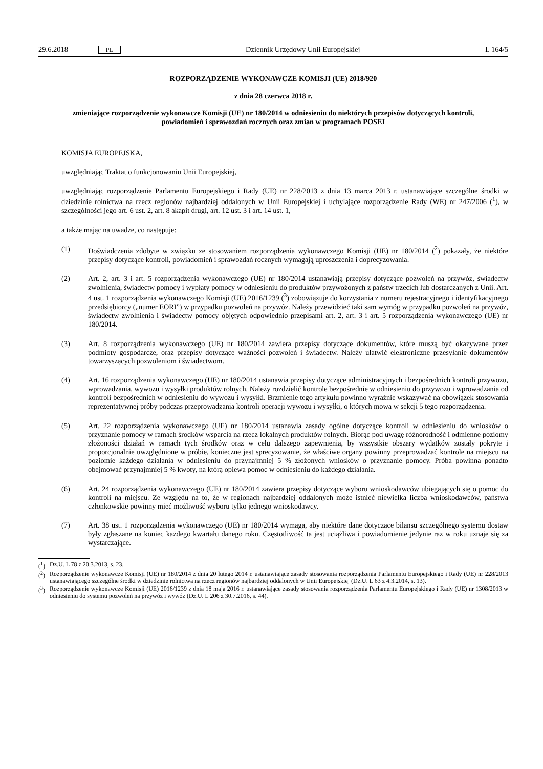29.6.2018 PL Dziennik Urzędowy Unii Europejskiej L 164/5
ROZPORZĄDZENIE WYKONAWCZE KOMISJI (UE) 2018/920
z dnia 28 czerwca 2018 r.
zmieniające rozporządzenie wykonawcze Komisji (UE) nr 180/2014 w odniesieniu do niektórych przepisów dotyczących kontroli, powiadomień i sprawozdań rocznych oraz zmian w programach POSEI
KOMISJA EUROPEJSKA,
uwzględniając Traktat o funkcjonowaniu Unii Europejskiej,
uwzględniając rozporządzenie Parlamentu Europejskiego i Rady (UE) nr 228/2013 z dnia 13 marca 2013 r. ustanawiające szczególne środki w dziedzinie rolnictwa na rzecz regionów najbardziej oddalonych w Unii Europejskiej i uchylające rozporządzenie Rady (WE) nr 247/2006 (<sup>1</sup>), w szczególności jego art. 6 ust. 2, art. 8 akapit drugi, art. 12 ust. 3 i art. 14 ust. 1,
a także mając na uwadze, co następuje:
(1) Doświadczenia zdobyte w związku ze stosowaniem rozporządzenia wykonawczego Komisji (UE) nr 180/2014 (<sup>2</sup>) pokazały, że niektóre przepisy dotyczące kontroli, powiadomień i sprawozdań rocznych wymagają uproszczenia i doprecyzowania.
(2) Art. 2, art. 3 i art. 5 rozporządzenia wykonawczego (UE) nr 180/2014 ustanawiają przepisy dotyczące pozwoleń na przywóz, świadectw zwolnienia, świadectw pomocy i wypłaty pomocy w odniesieniu do produktów przywożonych z państw trzecich lub dostarczanych z Unii. Art. 4 ust. 1 rozporządzenia wykonawczego Komisji (UE) 2016/1239 (<sup>3</sup>) zobowiązuje do korzystania z numeru rejestracyjnego i identyfikacyjnego przedsiębiorcy („numer EORI”) w przypadku pozwoleń na przywóz. Należy przewidzieć taki sam wymóg w przypadku pozwoleń na przywóz, świadectw zwolnienia i świadectw pomocy objętych odpowiednio przepisami art. 2, art. 3 i art. 5 rozporządzenia wykonawczego (UE) nr 180/2014.
(3) Art. 8 rozporządzenia wykonawczego (UE) nr 180/2014 zawiera przepisy dotyczące dokumentów, które muszą być okazywane przez podmioty gospodarcze, oraz przepisy dotyczące ważności pozwoleń i świadectw. Należy ułatwić elektroniczne przesyłanie dokumentów towarzyszących pozwoleniom i świadectwom.
(4) Art. 16 rozporządzenia wykonawczego (UE) nr 180/2014 ustanawia przepisy dotyczące administracyjnych i bezpośrednich kontroli przywozu, wprowadzania, wywozu i wysyłki produktów rolnych. Należy rozdzielić kontrole bezpośrednie w odniesieniu do przywozu i wprowadzania od kontroli bezpośrednich w odniesieniu do wywozu i wysyłki. Brzmienie tego artykułu powinno wyraźnie wskazywać na obowiązek stosowania reprezentatywnej próby podczas przeprowadzania kontroli operacji wywozu i wysyłki, o których mowa w sekcji 5 tego rozporządzenia.
(5) Art. 22 rozporządzenia wykonawczego (UE) nr 180/2014 ustanawia zasady ogólne dotyczące kontroli w odniesieniu do wniosków o przyznanie pomocy w ramach środków wsparcia na rzecz lokalnych produktów rolnych. Biorąc pod uwagę różnorodność i odmienne poziomy złożoności działań w ramach tych środków oraz w celu dalszego zapewnienia, by wszystkie obszary wydatków zostały pokryte i proporcjonalnie uwzględnione w próbie, konieczne jest sprecyzowanie, że właściwe organy powinny przeprowadzać kontrole na miejscu na poziomie każdego działania w odniesieniu do przynajmniej 5 % złożonych wniosków o przyznanie pomocy. Próba powinna ponadto obejmować przynajmniej 5 % kwoty, na którą opiewa pomoc w odniesieniu do każdego działania.
(6) Art. 24 rozporządzenia wykonawczego (UE) nr 180/2014 zawiera przepisy dotyczące wyboru wnioskodawców ubiegających się o pomoc do kontroli na miejscu. Ze względu na to, że w regionach najbardziej oddalonych może istnieć niewielka liczba wnioskodawców, państwa członkowskie powinny mieć możliwość wyboru tylko jednego wnioskodawcy.
(7) Art. 38 ust. 1 rozporządzenia wykonawczego (UE) nr 180/2014 wymaga, aby niektóre dane dotyczące bilansu szczególnego systemu dostaw były zgłaszane na koniec każdego kwartału danego roku. Częstotliwość ta jest uciążliwa i powiadomienie jedynie raz w roku uznaje się za wystarczające.
(<sup>1</sup>) Dz.U. L 78 z 20.3.2013, s. 23.
(<sup>2</sup>) Rozporządzenie wykonawcze Komisji (UE) nr 180/2014 z dnia 20 lutego 2014 r. ustanawiające zasady stosowania rozporządzenia Parlamentu Europejskiego i Rady (UE) nr 228/2013 ustanawiającego szczególne środki w dziedzinie rolnictwa na rzecz regionów najbardziej oddalonych w Unii Europejskiej (Dz.U. L 63 z 4.3.2014, s. 13).
(<sup>3</sup>) Rozporządzenie wykonawcze Komisji (UE) 2016/1239 z dnia 18 maja 2016 r. ustanawiające zasady stosowania rozporządzenia Parlamentu Europejskiego i Rady (UE) nr 1308/2013 w odniesieniu do systemu pozwoleń na przywóz i wywóz (Dz.U. L 206 z 30.7.2016, s. 44).